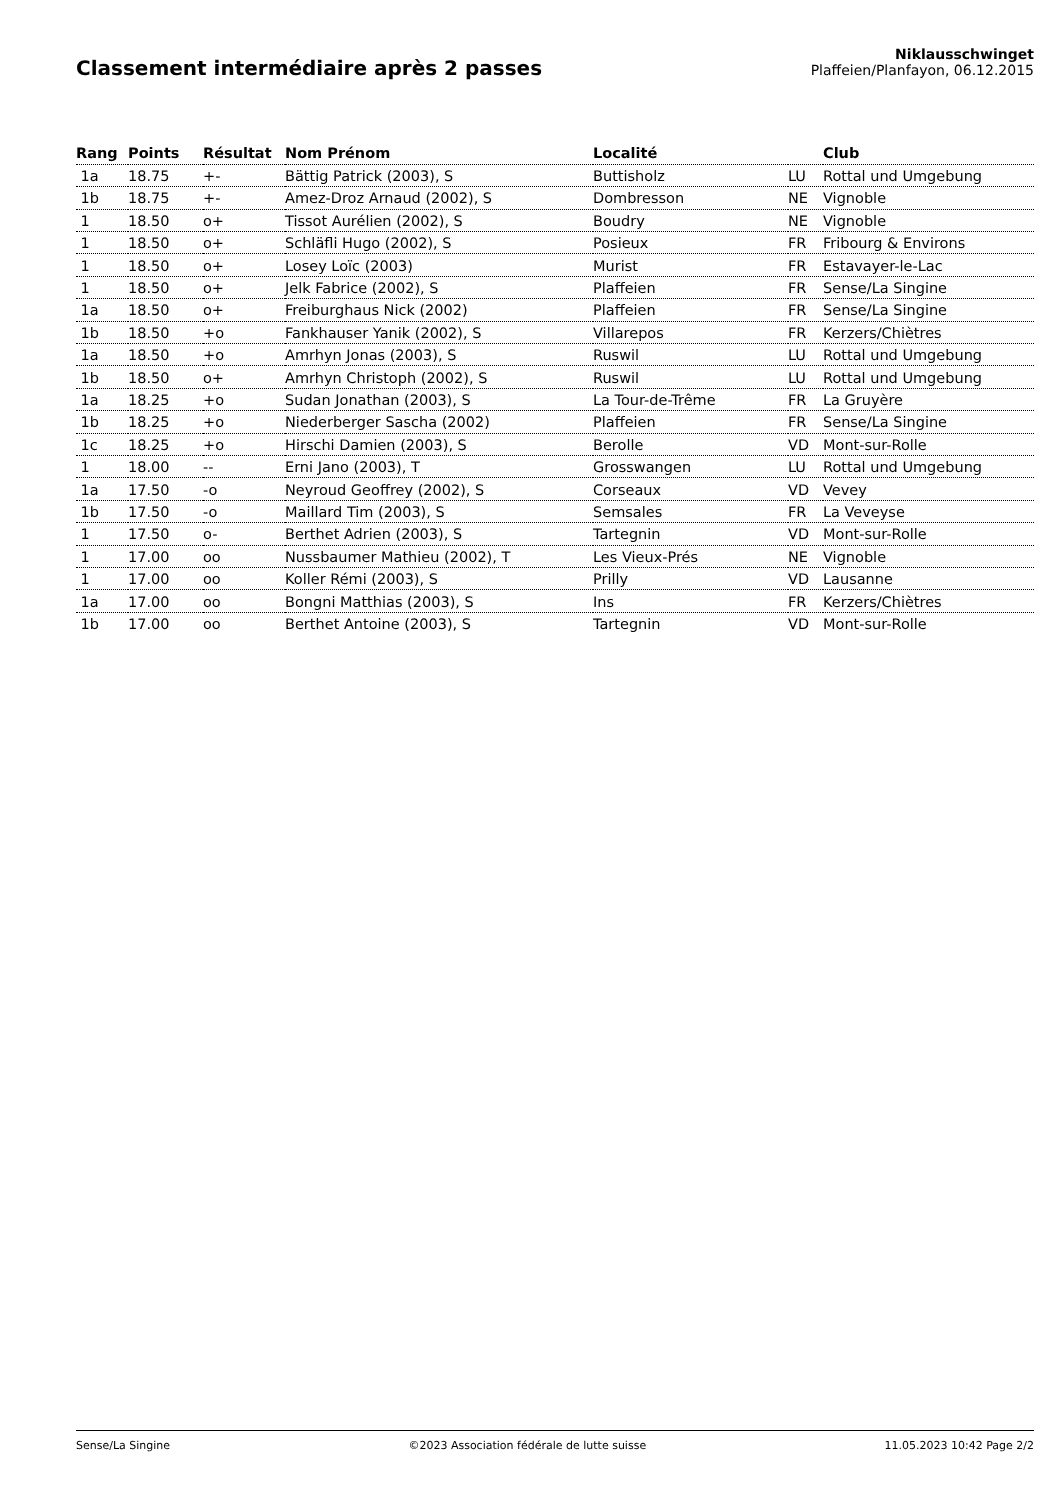Classement intermédiaire après 2 passes
Niklausschwinget
Plaffeien/Planfayon, 06.12.2015
| Rang | Points | Résultat | Nom Prénom | Localité | | Club |
| --- | --- | --- | --- | --- | --- | --- |
| 1a | 18.75 | +- | Bättig Patrick (2003), S | Buttisholz | LU | Rottal und Umgebung |
| 1b | 18.75 | +- | Amez-Droz Arnaud (2002), S | Dombresson | NE | Vignoble |
| 1 | 18.50 | o+ | Tissot Aurélien (2002), S | Boudry | NE | Vignoble |
| 1 | 18.50 | o+ | Schläfli Hugo (2002), S | Posieux | FR | Fribourg & Environs |
| 1 | 18.50 | o+ | Losey Loïc (2003) | Murist | FR | Estavayer-le-Lac |
| 1 | 18.50 | o+ | Jelk Fabrice (2002), S | Plaffeien | FR | Sense/La Singine |
| 1a | 18.50 | o+ | Freiburghaus Nick (2002) | Plaffeien | FR | Sense/La Singine |
| 1b | 18.50 | +o | Fankhauser Yanik (2002), S | Villarepos | FR | Kerzers/Chiètres |
| 1a | 18.50 | +o | Amrhyn Jonas (2003), S | Ruswil | LU | Rottal und Umgebung |
| 1b | 18.50 | o+ | Amrhyn Christoph (2002), S | Ruswil | LU | Rottal und Umgebung |
| 1a | 18.25 | +o | Sudan Jonathan (2003), S | La Tour-de-Trême | FR | La Gruyère |
| 1b | 18.25 | +o | Niederberger Sascha (2002) | Plaffeien | FR | Sense/La Singine |
| 1c | 18.25 | +o | Hirschi Damien (2003), S | Berolle | VD | Mont-sur-Rolle |
| 1 | 18.00 | -- | Erni Jano (2003), T | Grosswangen | LU | Rottal und Umgebung |
| 1a | 17.50 | -o | Neyroud Geoffrey (2002), S | Corseaux | VD | Vevey |
| 1b | 17.50 | -o | Maillard Tim (2003), S | Semsales | FR | La Veveyse |
| 1 | 17.50 | o- | Berthet Adrien (2003), S | Tartegnin | VD | Mont-sur-Rolle |
| 1 | 17.00 | oo | Nussbaumer Mathieu (2002), T | Les Vieux-Prés | NE | Vignoble |
| 1 | 17.00 | oo | Koller Rémi (2003), S | Prilly | VD | Lausanne |
| 1a | 17.00 | oo | Bongni Matthias (2003), S | Ins | FR | Kerzers/Chiètres |
| 1b | 17.00 | oo | Berthet Antoine (2003), S | Tartegnin | VD | Mont-sur-Rolle |
Sense/La Singine ©2023 Association fédérale de lutte suisse 11.05.2023 10:42 Page 2/2